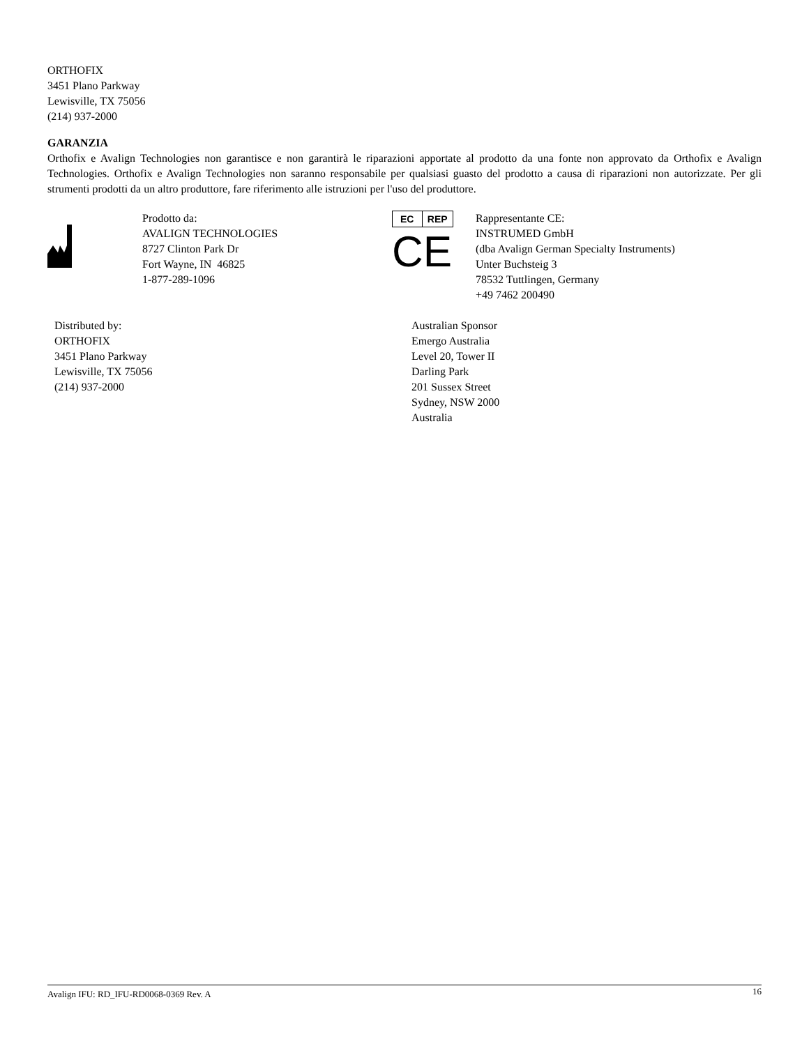ORTHOFIX
3451 Plano Parkway
Lewisville, TX 75056
(214) 937-2000
GARANZIA
Orthofix e Avalign Technologies non garantisce e non garantirà le riparazioni apportate al prodotto da una fonte non approvato da Orthofix e Avalign Technologies. Orthofix e Avalign Technologies non saranno responsabile per qualsiasi guasto del prodotto a causa di riparazioni non autorizzate. Per gli strumenti prodotti da un altro produttore, fare riferimento alle istruzioni per l'uso del produttore.
Prodotto da:
AVALIGN TECHNOLOGIES
8727 Clinton Park Dr
Fort Wayne, IN 46825
1-877-289-1096
EC REP
CE
Rappresentante CE:
INSTRUMED GmbH
(dba Avalign German Specialty Instruments)
Unter Buchsteig 3
78532 Tuttlingen, Germany
+49 7462 200490
Distributed by:
ORTHOFIX
3451 Plano Parkway
Lewisville, TX 75056
(214) 937-2000
Australian Sponsor
Emergo Australia
Level 20, Tower II
Darling Park
201 Sussex Street
Sydney, NSW 2000
Australia
Avalign IFU: RD_IFU-RD0068-0369 Rev. A 16